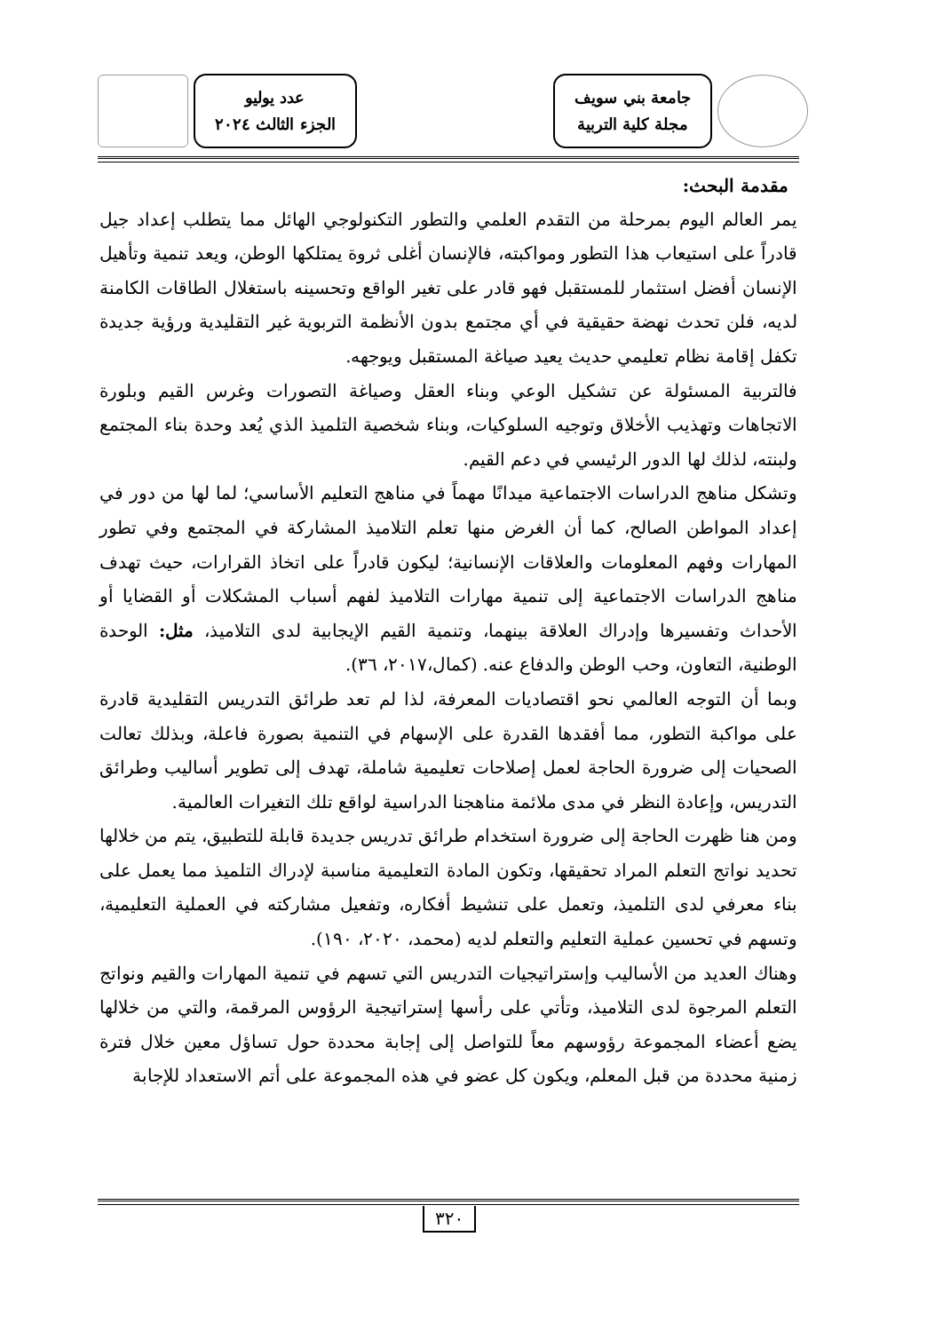جامعة بني سويف
مجلة كلية التربية
عدد يوليو
الجزء الثالث ٢٠٢٤
مقدمة البحث:
يمر العالم اليوم بمرحلة من التقدم العلمي والتطور التكنولوجي الهائل مما يتطلب إعداد جيل قادراً على استيعاب هذا التطور ومواكبته، فالإنسان أغلى ثروة يمتلكها الوطن، ويعد تنمية وتأهيل الإنسان أفضل استثمار للمستقبل فهو قادر على تغير الواقع وتحسينه باستغلال الطاقات الكامنة لديه، فلن تحدث نهضة حقيقية في أي مجتمع بدون الأنظمة التربوية غير التقليدية ورؤية جديدة تكفل إقامة نظام تعليمي حديث يعيد صياغة المستقبل ويوجهه.
فالتربية المسئولة عن تشكيل الوعي وبناء العقل وصياغة التصورات وغرس القيم وبلورة الاتجاهات وتهذيب الأخلاق وتوجيه السلوكيات، وبناء شخصية التلميذ الذي يُعد وحدة بناء المجتمع ولبنته، لذلك لها الدور الرئيسي في دعم القيم.
وتشكل مناهج الدراسات الاجتماعية ميدانًا مهماً في مناهج التعليم الأساسي؛ لما لها من دور في إعداد المواطن الصالح، كما أن الغرض منها تعلم التلاميذ المشاركة في المجتمع وفي تطور المهارات وفهم المعلومات والعلاقات الإنسانية؛ ليكون قادراً على اتخاذ القرارات، حيث تهدف مناهج الدراسات الاجتماعية إلى تنمية مهارات التلاميذ لفهم أسباب المشكلات أو القضايا أو الأحداث وتفسيرها وإدراك العلاقة بينهما، وتنمية القيم الإيجابية لدى التلاميذ، مثل: الوحدة الوطنية، التعاون، وحب الوطن والدفاع عنه. (كمال،٢٠١٧، ٣٦).
وبما أن التوجه العالمي نحو اقتصاديات المعرفة، لذا لم تعد طرائق التدريس التقليدية قادرة على مواكبة التطور، مما أفقدها القدرة على الإسهام في التنمية بصورة فاعلة، وبذلك تعالت الصحيات إلى ضرورة الحاجة لعمل إصلاحات تعليمية شاملة، تهدف إلى تطوير أساليب وطرائق التدريس، وإعادة النظر في مدى ملائمة مناهجنا الدراسية لواقع تلك التغيرات العالمية.
ومن هنا ظهرت الحاجة إلى ضرورة استخدام طرائق تدريس جديدة قابلة للتطبيق، يتم من خلالها تحديد نواتج التعلم المراد تحقيقها، وتكون المادة التعليمية مناسبة لإدراك التلميذ مما يعمل على بناء معرفي لدى التلميذ، وتعمل على تنشيط أفكاره، وتفعيل مشاركته في العملية التعليمية، وتسهم في تحسين عملية التعليم والتعلم لديه (محمد، ٢٠٢٠، ١٩٠).
وهناك العديد من الأساليب وإستراتيجيات التدريس التي تسهم في تنمية المهارات والقيم ونواتج التعلم المرجوة لدى التلاميذ، وتأتي على رأسها إستراتيجية الرؤوس المرقمة، والتي من خلالها يضع أعضاء المجموعة رؤوسهم معاً للتواصل إلى إجابة محددة حول تساؤل معين خلال فترة زمنية محددة من قبل المعلم، ويكون كل عضو في هذه المجموعة على أتم الاستعداد للإجابة
٣٢٠